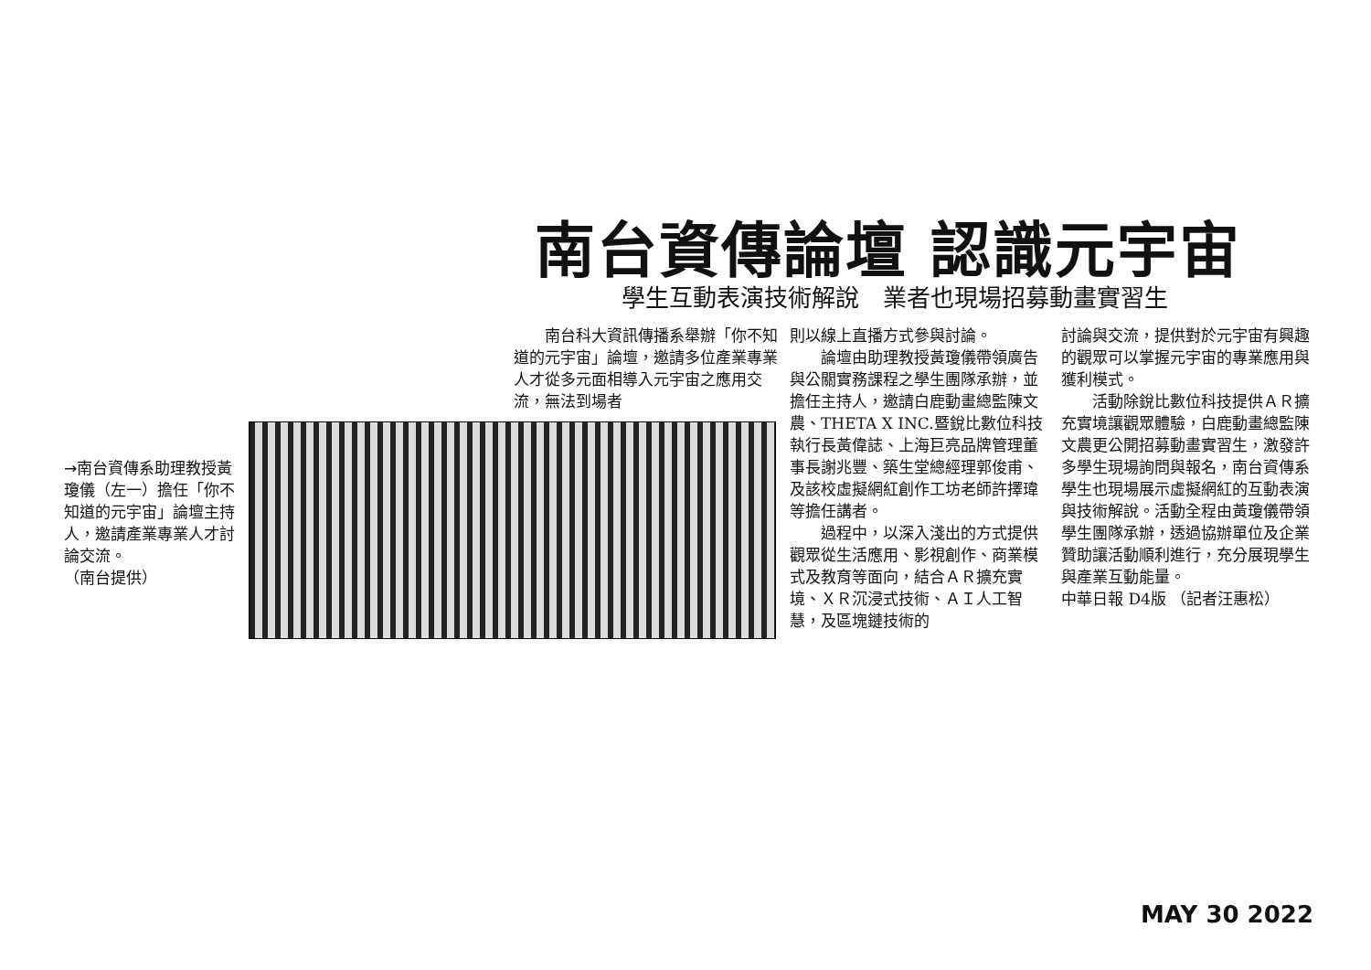南台資傳論壇 認識元宇宙
學生互動表演技術解說　業者也現場招募動畫實習生
→南台資傳系助理教授黃瓊儀（左一）擔任「你不知道的元宇宙」論壇主持人，邀請產業專業人才討論交流。
（南台提供）
南台科大資訊傳播系舉辦「你不知道的元宇宙」論壇，邀請多位產業專業人才從多元面相導入元宇宙之應用交流，無法到場者
則以線上直播方式參與討論。
論壇由助理教授黃瓊儀帶領廣告與公關實務課程之學生團隊承辦，並擔任主持人，邀請白鹿動畫總監陳文農、THETA X INC.暨銳比數位科技執行長黃偉誌、上海巨亮品牌管理董事長謝兆豐、築生堂總經理郭俊甫、及該校虛擬網紅創作工坊老師許擇瑋等擔任講者。
過程中，以深入淺出的方式提供觀眾從生活應用、影視創作、商業模式及教育等面向，結合ＡＲ擴充實境、ＸＲ沉浸式技術、ＡＩ人工智慧，及區塊鏈技術的
討論與交流，提供對於元宇宙有興趣的觀眾可以掌握元宇宙的專業應用與獲利模式。
活動除銳比數位科技提供ＡＲ擴充實境讓觀眾體驗，白鹿動畫總監陳文農更公開招募動畫實習生，激發許多學生現場詢問與報名，南台資傳系學生也現場展示虛擬網紅的互動表演與技術解說。活動全程由黃瓊儀帶領學生團隊承辦，透過協辦單位及企業贊助讓活動順利進行，充分展現學生與產業互動能量。
中華日報 D4版 （記者汪惠松）
MAY 30 2022